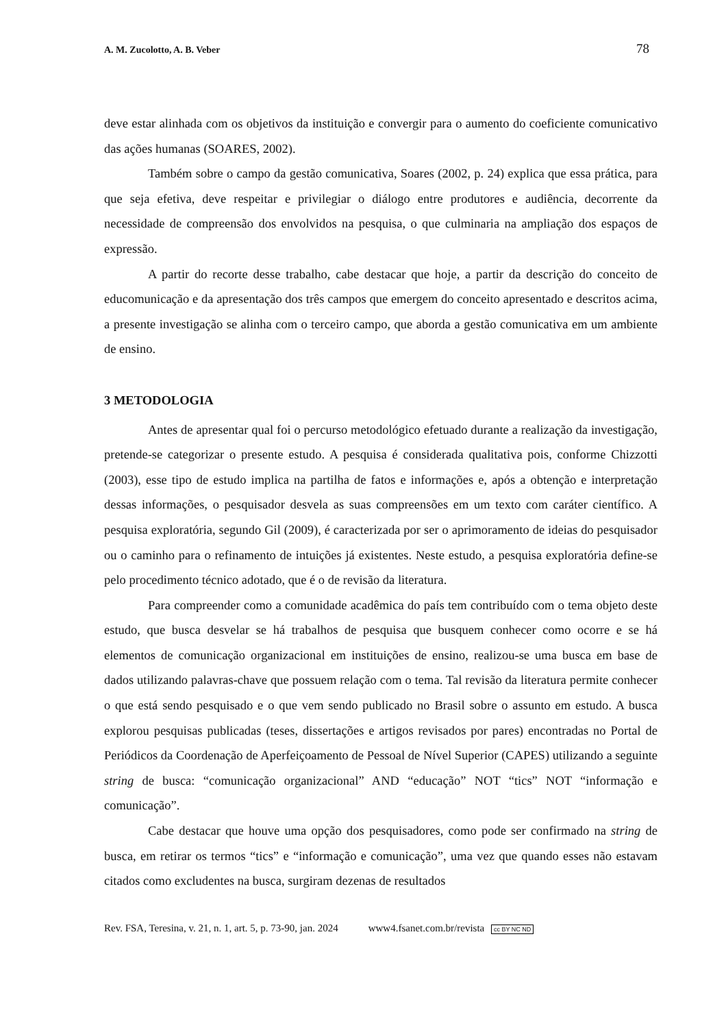A. M. Zucolotto, A. B. Veber 78
deve estar alinhada com os objetivos da instituição e convergir para o aumento do coeficiente comunicativo das ações humanas (SOARES, 2002).
Também sobre o campo da gestão comunicativa, Soares (2002, p. 24) explica que essa prática, para que seja efetiva, deve respeitar e privilegiar o diálogo entre produtores e audiência, decorrente da necessidade de compreensão dos envolvidos na pesquisa, o que culminaria na ampliação dos espaços de expressão.
A partir do recorte desse trabalho, cabe destacar que hoje, a partir da descrição do conceito de educomunicação e da apresentação dos três campos que emergem do conceito apresentado e descritos acima, a presente investigação se alinha com o terceiro campo, que aborda a gestão comunicativa em um ambiente de ensino.
3 METODOLOGIA
Antes de apresentar qual foi o percurso metodológico efetuado durante a realização da investigação, pretende-se categorizar o presente estudo. A pesquisa é considerada qualitativa pois, conforme Chizzotti (2003), esse tipo de estudo implica na partilha de fatos e informações e, após a obtenção e interpretação dessas informações, o pesquisador desvela as suas compreensões em um texto com caráter científico. A pesquisa exploratória, segundo Gil (2009), é caracterizada por ser o aprimoramento de ideias do pesquisador ou o caminho para o refinamento de intuições já existentes. Neste estudo, a pesquisa exploratória define-se pelo procedimento técnico adotado, que é o de revisão da literatura.
Para compreender como a comunidade acadêmica do país tem contribuído com o tema objeto deste estudo, que busca desvelar se há trabalhos de pesquisa que busquem conhecer como ocorre e se há elementos de comunicação organizacional em instituições de ensino, realizou-se uma busca em base de dados utilizando palavras-chave que possuem relação com o tema. Tal revisão da literatura permite conhecer o que está sendo pesquisado e o que vem sendo publicado no Brasil sobre o assunto em estudo. A busca explorou pesquisas publicadas (teses, dissertações e artigos revisados por pares) encontradas no Portal de Periódicos da Coordenação de Aperfeiçoamento de Pessoal de Nível Superior (CAPES) utilizando a seguinte string de busca: “comunicação organizacional” AND “educação” NOT “tics” NOT “informação e comunicação”.
Cabe destacar que houve uma opção dos pesquisadores, como pode ser confirmado na string de busca, em retirar os termos “tics” e “informação e comunicação”, uma vez que quando esses não estavam citados como excludentes na busca, surgiram dezenas de resultados
Rev. FSA, Teresina, v. 21, n. 1, art. 5, p. 73-90, jan. 2024 www4.fsanet.com.br/revista cc BY NC ND